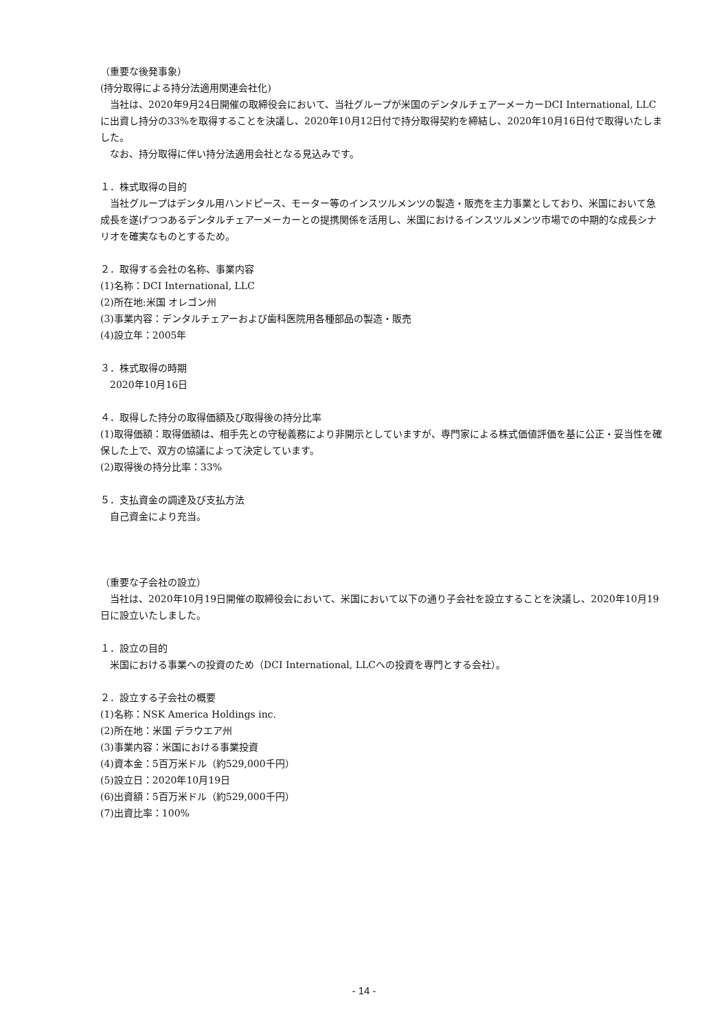（重要な後発事象）
(持分取得による持分法適用関連会社化)
　当社は、2020年9月24日開催の取締役会において、当社グループが米国のデンタルチェアーメーカーDCI International, LLC に出資し持分の33%を取得することを決議し、2020年10月12日付で持分取得契約を締結し、2020年10月16日付で取得いたしました。
　なお、持分取得に伴い持分法適用会社となる見込みです。
１．株式取得の目的
　当社グループはデンタル用ハンドピース、モーター等のインスツルメンツの製造・販売を主力事業としており、米国において急成長を遂げつつあるデンタルチェアーメーカーとの提携関係を活用し、米国におけるインスツルメンツ市場での中期的な成長シナリオを確実なものとするため。
２．取得する会社の名称、事業内容
(1)名称：DCI International, LLC
(2)所在地:米国 オレゴン州
(3)事業内容：デンタルチェアーおよび歯科医院用各種部品の製造・販売
(4)設立年：2005年
３．株式取得の時期
　2020年10月16日
４．取得した持分の取得価額及び取得後の持分比率
(1)取得価額：取得価額は、相手先との守秘義務により非開示としていますが、専門家による株式価値評価を基に公正・妥当性を確保した上で、双方の協議によって決定しています。
(2)取得後の持分比率：33%
５．支払資金の調達及び支払方法
　自己資金により充当。
（重要な子会社の設立）
　当社は、2020年10月19日開催の取締役会において、米国において以下の通り子会社を設立することを決議し、2020年10月19日に設立いたしました。
１．設立の目的
　米国における事業への投資のため（DCI International, LLCへの投資を専門とする会社）。
２．設立する子会社の概要
(1)名称：NSK America Holdings inc.
(2)所在地：米国 デラウエア州
(3)事業内容：米国における事業投資
(4)資本金：5百万米ドル（約529,000千円）
(5)設立日：2020年10月19日
(6)出資額：5百万米ドル（約529,000千円）
(7)出資比率：100%
- 14 -